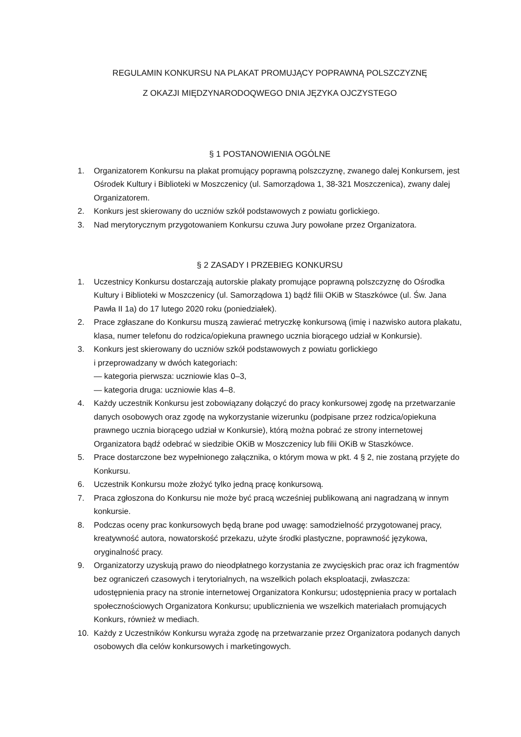REGULAMIN KONKURSU NA PLAKAT PROMUJĄCY POPRAWNĄ POLSZCZYZNĘ
Z OKAZJI MIĘDZYNARODOQWEGO DNIA JĘZYKA OJCZYSTEGO
§ 1 POSTANOWIENIA OGÓLNE
1. Organizatorem Konkursu na plakat promujący poprawną polszczyznę, zwanego dalej Konkursem, jest Ośrodek Kultury i Biblioteki w Moszczenicy (ul. Samorządowa 1, 38-321 Moszczenica), zwany dalej Organizatorem.
2. Konkurs jest skierowany do uczniów szkół podstawowych z powiatu gorlickiego.
3. Nad merytorycznym przygotowaniem Konkursu czuwa Jury powołane przez Organizatora.
§ 2 ZASADY I PRZEBIEG KONKURSU
1. Uczestnicy Konkursu dostarczają autorskie plakaty promujące poprawną polszczyznę do Ośrodka Kultury i Biblioteki w Moszczenicy (ul. Samorządowa 1) bądź filii OKiB w Staszkówce (ul. Św. Jana Pawła II 1a) do 17 lutego 2020 roku (poniedziałek).
2. Prace zgłaszane do Konkursu muszą zawierać metryczkę konkursową (imię i nazwisko autora plakatu, klasa, numer telefonu do rodzica/opiekuna prawnego ucznia biorącego udział w Konkursie).
3. Konkurs jest skierowany do uczniów szkół podstawowych z powiatu gorlickiego
i przeprowadzany w dwóch kategoriach:
— kategoria pierwsza: uczniowie klas 0–3,
— kategoria druga: uczniowie klas 4–8.
4. Każdy uczestnik Konkursu jest zobowiązany dołączyć do pracy konkursowej zgodę na przetwarzanie danych osobowych oraz zgodę na wykorzystanie wizerunku (podpisane przez rodzica/opiekuna prawnego ucznia biorącego udział w Konkursie), którą można pobrać ze strony internetowej Organizatora bądź odebrać w siedzibie OKiB w Moszczenicy lub filii OKiB w Staszkówce.
5. Prace dostarczone bez wypełnionego załącznika, o którym mowa w pkt. 4 § 2, nie zostaną przyjęte do Konkursu.
6. Uczestnik Konkursu może złożyć tylko jedną pracę konkursową.
7. Praca zgłoszona do Konkursu nie może być pracą wcześniej publikowaną ani nagradzaną w innym konkursie.
8. Podczas oceny prac konkursowych będą brane pod uwagę: samodzielność przygotowanej pracy, kreatywność autora, nowatorskość przekazu, użyte środki plastyczne, poprawność językowa, oryginalność pracy.
9. Organizatorzy uzyskują prawo do nieodpłatnego korzystania ze zwycięskich prac oraz ich fragmentów bez ograniczeń czasowych i terytorialnych, na wszelkich polach eksploatacji, zwłaszcza: udostępnienia pracy na stronie internetowej Organizatora Konkursu; udostępnienia pracy w portalach społecznościowych Organizatora Konkursu; upublicznienia we wszelkich materiałach promujących Konkurs, również w mediach.
10. Każdy z Uczestników Konkursu wyraża zgodę na przetwarzanie przez Organizatora podanych danych osobowych dla celów konkursowych i marketingowych.